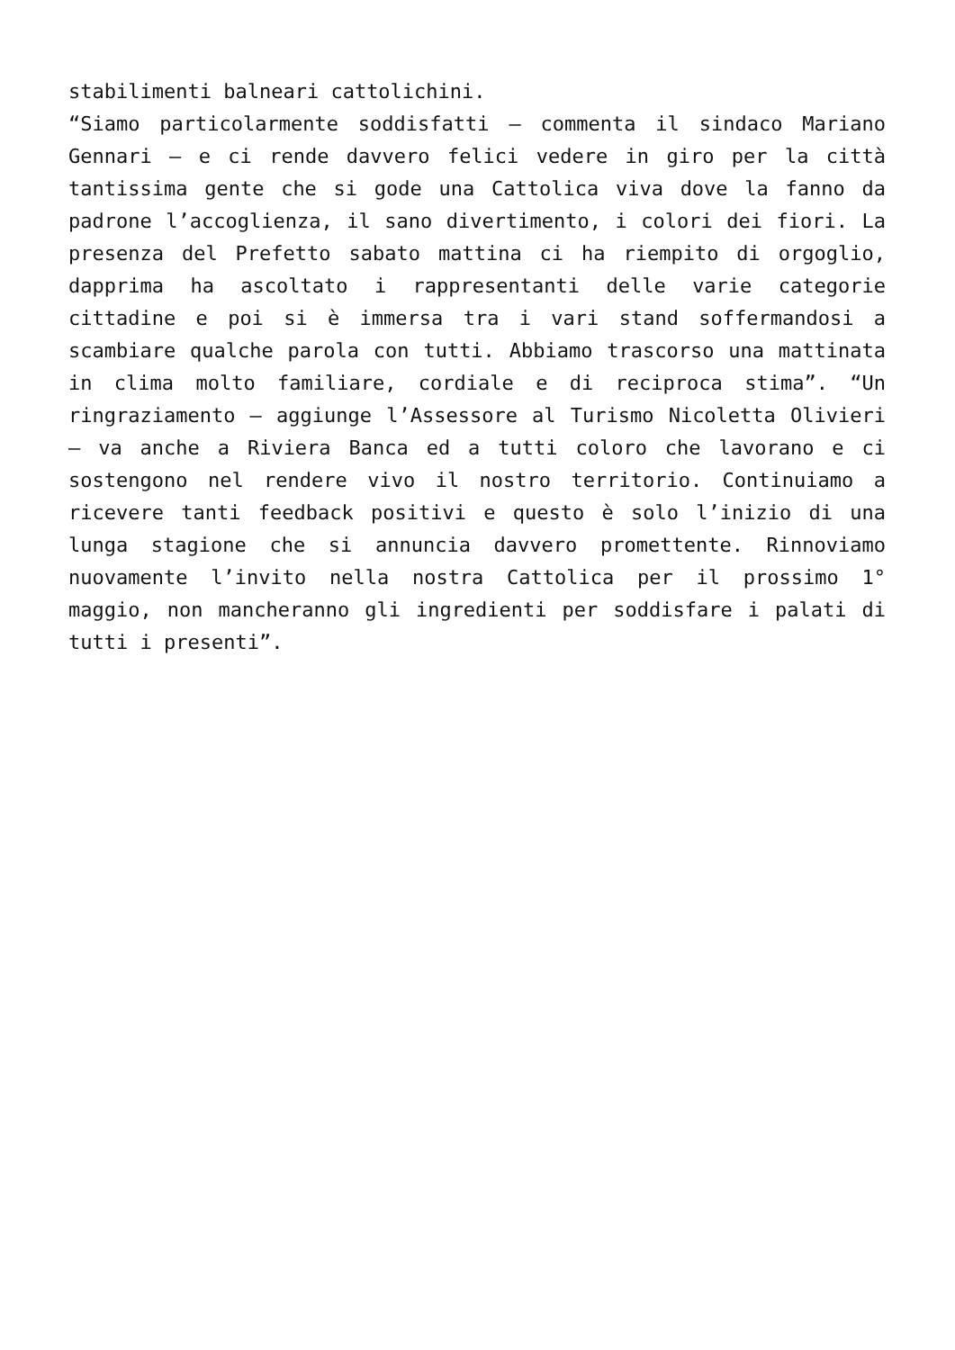stabilimenti balneari cattolichini.
“Siamo particolarmente soddisfatti – commenta il sindaco Mariano Gennari – e ci rende davvero felici vedere in giro per la città tantissima gente che si gode una Cattolica viva dove la fanno da padrone l’accoglienza, il sano divertimento, i colori dei fiori. La presenza del Prefetto sabato mattina ci ha riempito di orgoglio, dapprima ha ascoltato i rappresentanti delle varie categorie cittadine e poi si è immersa tra i vari stand soffermandosi a scambiare qualche parola con tutti. Abbiamo trascorso una mattinata in clima molto familiare, cordiale e di reciproca stima”. “Un ringraziamento – aggiunge l’Assessore al Turismo Nicoletta Olivieri – va anche a Riviera Banca ed a tutti coloro che lavorano e ci sostengono nel rendere vivo il nostro territorio. Continuiamo a ricevere tanti feedback positivi e questo è solo l’inizio di una lunga stagione che si annuncia davvero promettente. Rinnoviamo nuovamente l’invito nella nostra Cattolica per il prossimo 1° maggio, non mancheranno gli ingredienti per soddisfare i palati di tutti i presenti”.